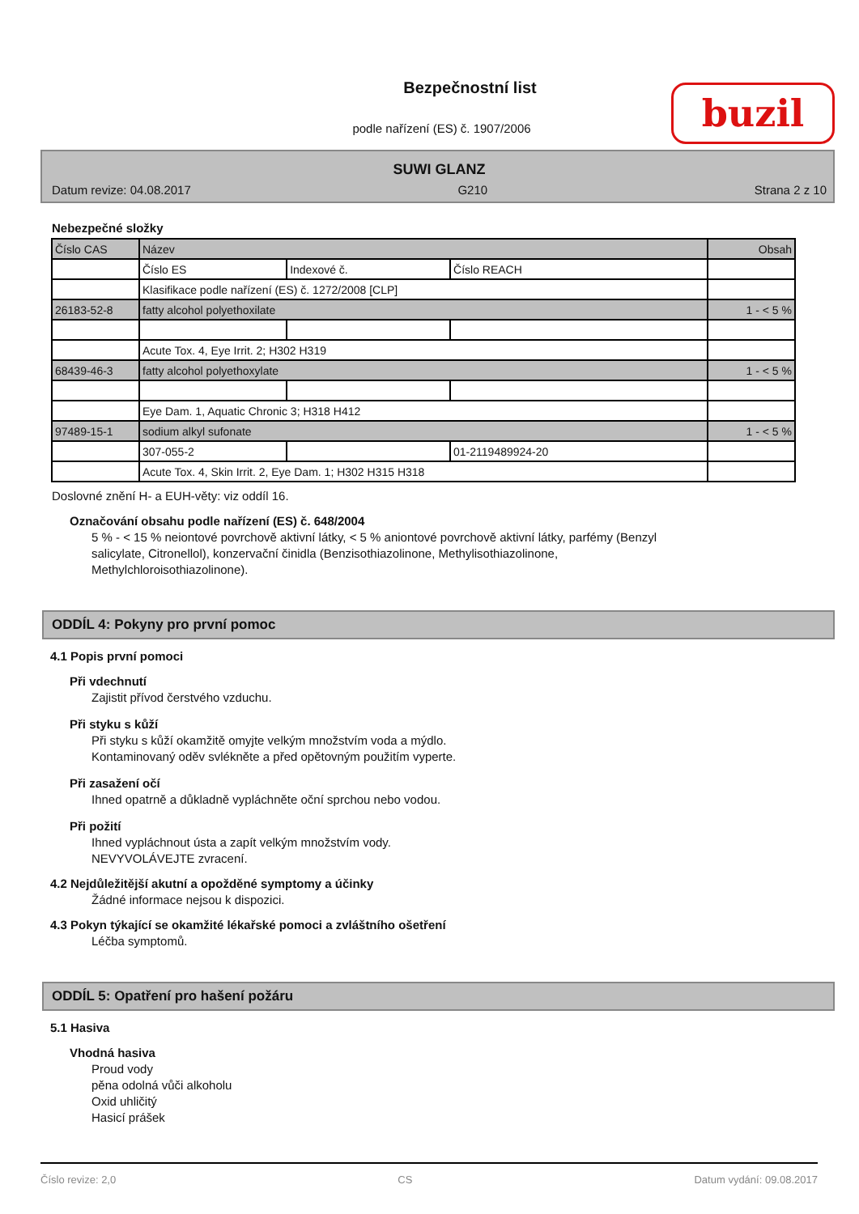Bezpečnostní list
podle nařízení (ES) č. 1907/2006
buzil
SUWI GLANZ
Datum revize: 04.08.2017 G210 Strana 2 z 10
Nebezpečné složky
| Číslo CAS | Název | | | Obsah |
| | Číslo ES | Indexové č. | Číslo REACH | |
| | Klasifikace podle nařízení (ES) č. 1272/2008 [CLP] | | | |
| 26183-52-8 | fatty alcohol polyethoxilate | | | 1 - < 5 % |
| | Acute Tox. 4, Eye Irrit. 2; H302 H319 | | | |
| 68439-46-3 | fatty alcohol polyethoxylate | | | 1 - < 5 % |
| | Eye Dam. 1, Aquatic Chronic 3; H318 H412 | | | |
| 97489-15-1 | sodium alkyl sufonate | | | 1 - < 5 % |
| | 307-055-2 | | 01-2119489924-20 | |
| | Acute Tox. 4, Skin Irrit. 2, Eye Dam. 1; H302 H315 H318 | | | |
Doslovné znění H- a EUH-věty: viz oddíl 16.
Označování obsahu podle nařízení (ES) č. 648/2004
5 % - < 15 % neiontové povrchově aktivní látky, < 5 % aniontové povrchově aktivní látky, parfémy (Benzyl salicylate, Citronellol), konzervační činidla (Benzisothiazolinone, Methylisothiazolinone, Methylchloroisothiazolinone).
ODDÍL 4: Pokyny pro první pomoc
4.1 Popis první pomoci
Při vdechnutí
Zajistit přívod čerstvého vzduchu.
Při styku s kůží
Při styku s kůží okamžitě omyjte velkým množstvím voda a mýdlo.
Kontaminovaný oděv svlékněte a před opětovným použitím vyperte.
Při zasažení očí
Ihned opatrně a důkladně vypláchněte oční sprchou nebo vodou.
Při požití
Ihned vypláchnout ústa a zapít velkým množstvím vody.
NEVYVOLÁVEJTE zvracení.
4.2 Nejdůležitější akutní a opožděné symptomy a účinky
Žádné informace nejsou k dispozici.
4.3 Pokyn týkající se okamžité lékařské pomoci a zvláštního ošetření
Léčba symptomů.
ODDÍL 5: Opatření pro hašení požáru
5.1 Hasiva
Vhodná hasiva
Proud vody
pěna odolná vůči alkoholu
Oxid uhličitý
Hasicí prášek
Číslo revize: 2,0 CS Datum vydání: 09.08.2017